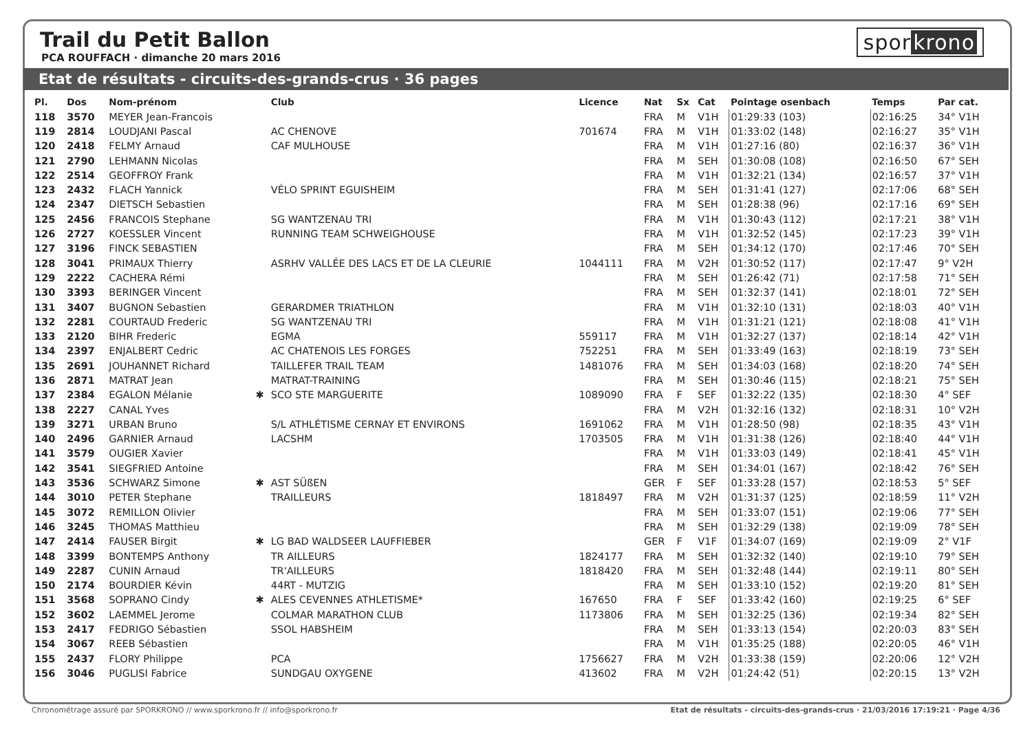Trail du Petit Ballon
PCA ROUFFACH · dimanche 20 mars 2016
spor krono
Etat de résultats - circuits-des-grands-crus · 36 pages
| Pl. | Dos | Nom-prénom | | Club | Licence | Nat | Sx | Cat | Pointage osenbach | Temps | Par cat. |
| --- | --- | --- | --- | --- | --- | --- | --- | --- | --- | --- | --- |
| 118 | 3570 | MEYER Jean-Francois | | | | FRA | M | V1H | 01:29:33 (103) | 02:16:25 | 34° V1H |
| 119 | 2814 | LOUDJANI Pascal | | AC CHENOVE | 701674 | FRA | M | V1H | 01:33:02 (148) | 02:16:27 | 35° V1H |
| 120 | 2418 | FELMY Arnaud | | CAF MULHOUSE | | FRA | M | V1H | 01:27:16 (80) | 02:16:37 | 36° V1H |
| 121 | 2790 | LEHMANN Nicolas | | | | FRA | M | SEH | 01:30:08 (108) | 02:16:50 | 67° SEH |
| 122 | 2514 | GEOFFROY Frank | | | | FRA | M | V1H | 01:32:21 (134) | 02:16:57 | 37° V1H |
| 123 | 2432 | FLACH Yannick | | VÉLO SPRINT EGUISHEIM | | FRA | M | SEH | 01:31:41 (127) | 02:17:06 | 68° SEH |
| 124 | 2347 | DIETSCH Sebastien | | | | FRA | M | SEH | 01:28:38 (96) | 02:17:16 | 69° SEH |
| 125 | 2456 | FRANCOIS Stephane | | SG WANTZENAU TRI | | FRA | M | V1H | 01:30:43 (112) | 02:17:21 | 38° V1H |
| 126 | 2727 | KOESSLER Vincent | | RUNNING TEAM SCHWEIGHOUSE | | FRA | M | V1H | 01:32:52 (145) | 02:17:23 | 39° V1H |
| 127 | 3196 | FINCK SEBASTIEN | | | | FRA | M | SEH | 01:34:12 (170) | 02:17:46 | 70° SEH |
| 128 | 3041 | PRIMAUX Thierry | | ASRHV VALLÉE DES LACS ET DE LA CLEURIE | 1044111 | FRA | M | V2H | 01:30:52 (117) | 02:17:47 | 9° V2H |
| 129 | 2222 | CACHERA Rémi | | | | FRA | M | SEH | 01:26:42 (71) | 02:17:58 | 71° SEH |
| 130 | 3393 | BERINGER Vincent | | | | FRA | M | SEH | 01:32:37 (141) | 02:18:01 | 72° SEH |
| 131 | 3407 | BUGNON Sebastien | | GERARDMER TRIATHLON | | FRA | M | V1H | 01:32:10 (131) | 02:18:03 | 40° V1H |
| 132 | 2281 | COURTAUD Frederic | | SG WANTZENAU TRI | | FRA | M | V1H | 01:31:21 (121) | 02:18:08 | 41° V1H |
| 133 | 2120 | BIHR Frederic | | EGMA | 559117 | FRA | M | V1H | 01:32:27 (137) | 02:18:14 | 42° V1H |
| 134 | 2397 | ENJALBERT Cedric | | AC CHATENOIS LES FORGES | 752251 | FRA | M | SEH | 01:33:49 (163) | 02:18:19 | 73° SEH |
| 135 | 2691 | JOUHANNET Richard | | TAILLEFER TRAIL TEAM | 1481076 | FRA | M | SEH | 01:34:03 (168) | 02:18:20 | 74° SEH |
| 136 | 2871 | MATRAT Jean | | MATRAT-TRAINING | | FRA | M | SEH | 01:30:46 (115) | 02:18:21 | 75° SEH |
| 137 | 2384 | EGALON Mélanie | ✱ | SCO STE MARGUERITE | 1089090 | FRA | F | SEF | 01:32:22 (135) | 02:18:30 | 4° SEF |
| 138 | 2227 | CANAL Yves | | | | FRA | M | V2H | 01:32:16 (132) | 02:18:31 | 10° V2H |
| 139 | 3271 | URBAN Bruno | | S/L ATHLÉTISME CERNAY ET ENVIRONS | 1691062 | FRA | M | V1H | 01:28:50 (98) | 02:18:35 | 43° V1H |
| 140 | 2496 | GARNIER Arnaud | | LACSHM | 1703505 | FRA | M | V1H | 01:31:38 (126) | 02:18:40 | 44° V1H |
| 141 | 3579 | OUGIER Xavier | | | | FRA | M | V1H | 01:33:03 (149) | 02:18:41 | 45° V1H |
| 142 | 3541 | SIEGFRIED Antoine | | | | FRA | M | SEH | 01:34:01 (167) | 02:18:42 | 76° SEH |
| 143 | 3536 | SCHWARZ Simone | ✱ | AST SÜßEN | | GER | F | SEF | 01:33:28 (157) | 02:18:53 | 5° SEF |
| 144 | 3010 | PETER Stephane | | TRAILLEURS | 1818497 | FRA | M | V2H | 01:31:37 (125) | 02:18:59 | 11° V2H |
| 145 | 3072 | REMILLON Olivier | | | | FRA | M | SEH | 01:33:07 (151) | 02:19:06 | 77° SEH |
| 146 | 3245 | THOMAS Matthieu | | | | FRA | M | SEH | 01:32:29 (138) | 02:19:09 | 78° SEH |
| 147 | 2414 | FAUSER Birgit | ✱ | LG BAD WALDSEER LAUFFIEBER | | GER | F | V1F | 01:34:07 (169) | 02:19:09 | 2° V1F |
| 148 | 3399 | BONTEMPS Anthony | | TR AILLEURS | 1824177 | FRA | M | SEH | 01:32:32 (140) | 02:19:10 | 79° SEH |
| 149 | 2287 | CUNIN Arnaud | | TR'AILLEURS | 1818420 | FRA | M | SEH | 01:32:48 (144) | 02:19:11 | 80° SEH |
| 150 | 2174 | BOURDIER Kévin | | 44RT - MUTZIG | | FRA | M | SEH | 01:33:10 (152) | 02:19:20 | 81° SEH |
| 151 | 3568 | SOPRANO Cindy | ✱ | ALES CEVENNES ATHLETISME* | 167650 | FRA | F | SEF | 01:33:42 (160) | 02:19:25 | 6° SEF |
| 152 | 3602 | LAEMMEL Jerome | | COLMAR MARATHON CLUB | 1173806 | FRA | M | SEH | 01:32:25 (136) | 02:19:34 | 82° SEH |
| 153 | 2417 | FEDRIGO Sébastien | | SSOL HABSHEIM | | FRA | M | SEH | 01:33:13 (154) | 02:20:03 | 83° SEH |
| 154 | 3067 | REEB Sébastien | | | | FRA | M | V1H | 01:35:25 (188) | 02:20:05 | 46° V1H |
| 155 | 2437 | FLORY Philippe | | PCA | 1756627 | FRA | M | V2H | 01:33:38 (159) | 02:20:06 | 12° V2H |
| 156 | 3046 | PUGLISI Fabrice | | SUNDGAU OXYGENE | 413602 | FRA | M | V2H | 01:24:42 (51) | 02:20:15 | 13° V2H |
Chronométrage assuré par SPORKRONO // www.sporkrono.fr // info@sporkrono.fr Etat de résultats - circuits-des-grands-crus · 21/03/2016 17:19:21 · Page 4/36